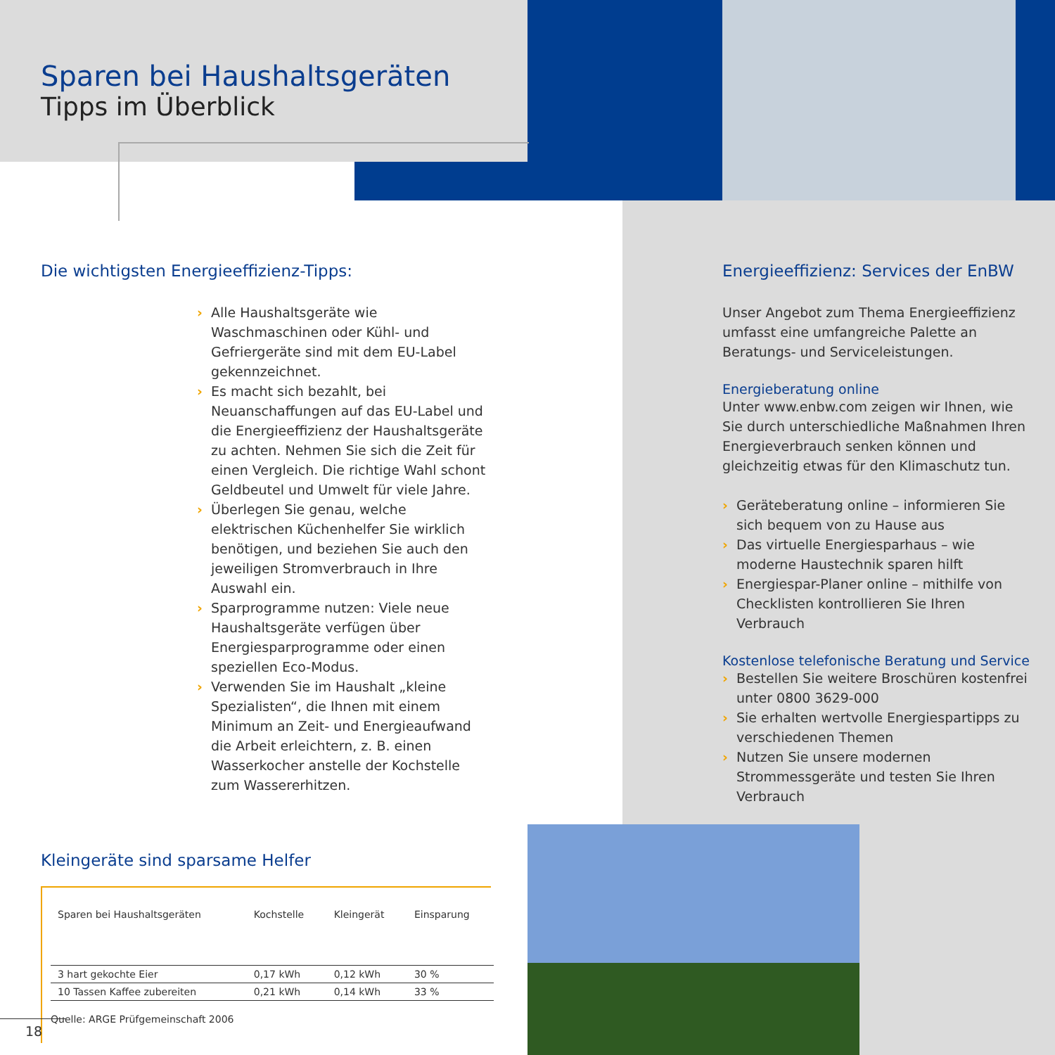Sparen bei Haushaltsgeräten
Tipps im Überblick
Die wichtigsten Energieeffizienz-Tipps:
› Alle Haushaltsgeräte wie Waschmaschinen oder Kühl- und Gefriergeräte sind mit dem EU-Label gekennzeichnet.
› Es macht sich bezahlt, bei Neuanschaffungen auf das EU-Label und die Energieeffizienz der Haushaltsgeräte zu achten. Nehmen Sie sich die Zeit für einen Vergleich. Die richtige Wahl schont Geldbeutel und Umwelt für viele Jahre.
› Überlegen Sie genau, welche elektrischen Küchenhelfer Sie wirklich benötigen, und beziehen Sie auch den jeweiligen Stromverbrauch in Ihre Auswahl ein.
› Sparprogramme nutzen: Viele neue Haushaltsgeräte verfügen über Energiesparprogramme oder einen speziellen Eco-Modus.
› Verwenden Sie im Haushalt „kleine Spezialisten“, die Ihnen mit einem Minimum an Zeit- und Energieaufwand die Arbeit erleichtern, z. B. einen Wasserkocher anstelle der Kochstelle zum Wassererhitzen.
Kleingeräte sind sparsame Helfer
| Sparen bei Haushaltsgeräten | Kochstelle | Kleingerät | Einsparung |
| --- | --- | --- | --- |
| 3 hart gekochte Eier | 0,17 kWh | 0,12 kWh | 30 % |
| 10 Tassen Kaffee zubereiten | 0,21 kWh | 0,14 kWh | 33 % |
Quelle: ARGE Prüfgemeinschaft 2006
Energieeffizienz: Services der EnBW
Unser Angebot zum Thema Energieeffizienz umfasst eine umfangreiche Palette an Beratungs- und Serviceleistungen.
Energieberatung online
Unter www.enbw.com zeigen wir Ihnen, wie Sie durch unterschiedliche Maßnahmen Ihren Energieverbrauch senken können und gleichzeitig etwas für den Klimaschutz tun.
› Geräteberatung online – informieren Sie sich bequem von zu Hause aus
› Das virtuelle Energiesparhaus – wie moderne Haustechnik sparen hilft
› Energiespar-Planer online – mithilfe von Checklisten kontrollieren Sie Ihren Verbrauch
Kostenlose telefonische Beratung und Service
› Bestellen Sie weitere Broschüren kostenfrei unter 0800 3629-000
› Sie erhalten wertvolle Energiespartipps zu verschiedenen Themen
› Nutzen Sie unsere modernen Strommessgeräte und testen Sie Ihren Verbrauch
18